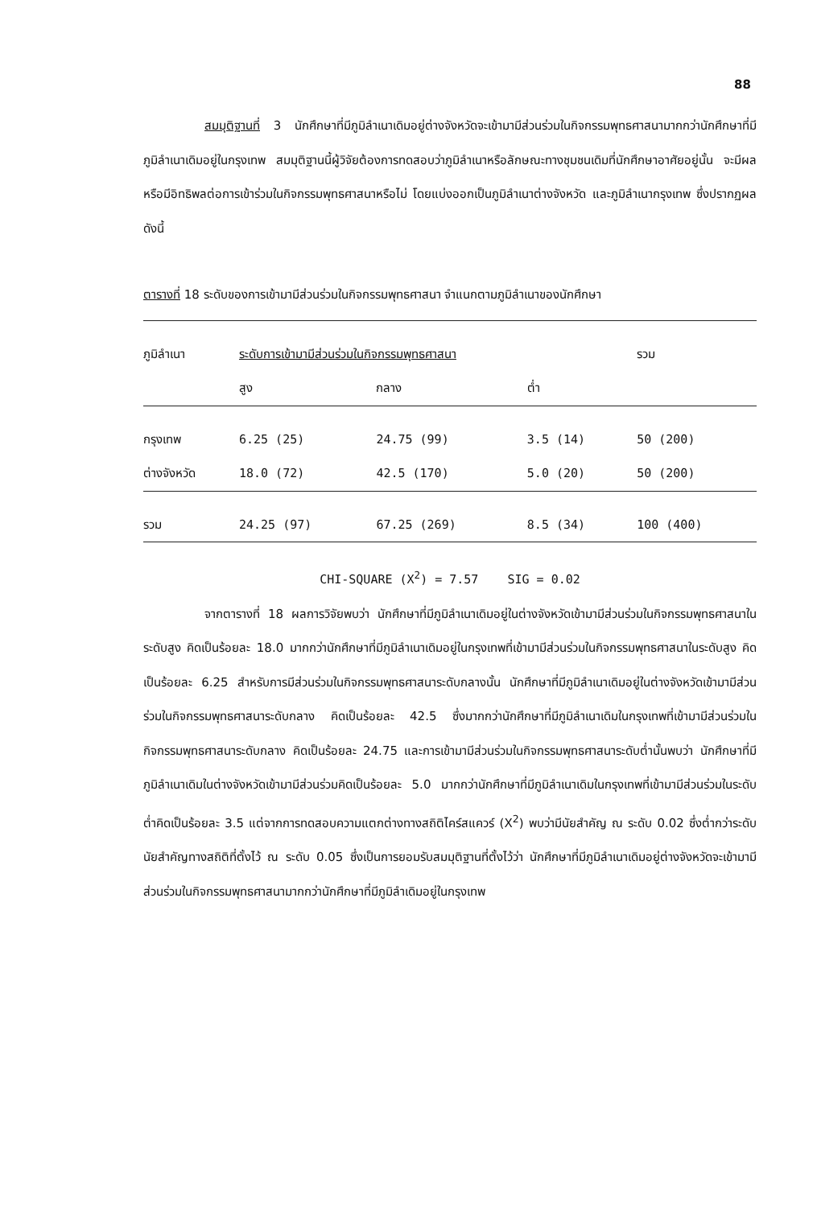88
สมมุติฐานที่ 3 นักศึกษาที่มีภูมิลำเนาเดิมอยู่ต่างจังหวัดจะเข้ามามีส่วนร่วมในกิจกรรมพุทธศาสนามากกว่านักศึกษาที่มีภูมิลำเนาเดิมอยู่ในกรุงเทพ สมมุติฐานนี้ผู้วิจัยต้องการทดสอบว่าภูมิลำเนาหรือลักษณะทางชุมชนเดิมที่นักศึกษาอาศัยอยู่นั้น จะมีผลหรือมีอิทธิพลต่อการเข้าร่วมในกิจกรรมพุทธศาสนาหรือไม่ โดยแบ่งออกเป็นภูมิลำเนาต่างจังหวัด และภูมิลำเนากรุงเทพ ซึ่งปรากฏผล ดังนี้
ตารางที่ 18 ระดับของการเข้ามามีส่วนร่วมในกิจกรรมพุทธศาสนา จำแนกตามภูมิลำเนาของนักศึกษา
| ภูมิลำเนา | ระดับการเข้ามามีส่วนร่วมในกิจกรรมพุทธศาสนา | | | รวม |
| --- | --- | --- | --- | --- |
| | สูง | กลาง | ต่ำ | |
| กรุงเทพ | 6.25 (25) | 24.75 (99) | 3.5 (14) | 50 (200) |
| ต่างจังหวัด | 18.0 (72) | 42.5 (170) | 5.0 (20) | 50 (200) |
| รวม | 24.25 (97) | 67.25 (269) | 8.5 (34) | 100 (400) |
CHI-SQUARE (X<sup>2</sup>) = 7.57 SIG = 0.02
จากตารางที่ 18 ผลการวิจัยพบว่า นักศึกษาที่มีภูมิลำเนาเดิมอยู่ในต่างจังหวัดเข้ามามีส่วนร่วมในกิจกรรมพุทธศาสนาในระดับสูง คิดเป็นร้อยละ 18.0 มากกว่านักศึกษาที่มีภูมิลำเนาเดิมอยู่ในกรุงเทพที่เข้ามามีส่วนร่วมในกิจกรรมพุทธศาสนาในระดับสูง คิดเป็นร้อยละ 6.25 สำหรับการมีส่วนร่วมในกิจกรรมพุทธศาสนาระดับกลางนั้น นักศึกษาที่มีภูมิลำเนาเดิมอยู่ในต่างจังหวัดเข้ามามีส่วนร่วมในกิจกรรมพุทธศาสนาระดับกลาง คิดเป็นร้อยละ 42.5 ซึ่งมากกว่านักศึกษาที่มีภูมิลำเนาเดิมในกรุงเทพที่เข้ามามีส่วนร่วมในกิจกรรมพุทธศาสนาระดับกลาง คิดเป็นร้อยละ 24.75 และการเข้ามามีส่วนร่วมในกิจกรรมพุทธศาสนาระดับต่ำนั้นพบว่า นักศึกษาที่มีภูมิลำเนาเดิมในต่างจังหวัดเข้ามามีส่วนร่วมคิดเป็นร้อยละ 5.0 มากกว่านักศึกษาที่มีภูมิลำเนาเดิมในกรุงเทพที่เข้ามามีส่วนร่วมในระดับต่ำคิดเป็นร้อยละ 3.5 แต่จากการทดสอบความแตกต่างทางสถิติไคร์สแควร์ (X<sup>2</sup>) พบว่ามีนัยสำคัญ ณ ระดับ 0.02 ซึ่งต่ำกว่าระดับนัยสำคัญทางสถิติที่ตั้งไว้ ณ ระดับ 0.05 ซึ่งเป็นการยอมรับสมมุติฐานที่ตั้งไว้ว่า นักศึกษาที่มีภูมิลำเนาเดิมอยู่ต่างจังหวัดจะเข้ามามีส่วนร่วมในกิจกรรมพุทธศาสนามากกว่านักศึกษาที่มีภูมิลำเดิมอยู่ในกรุงเทพ